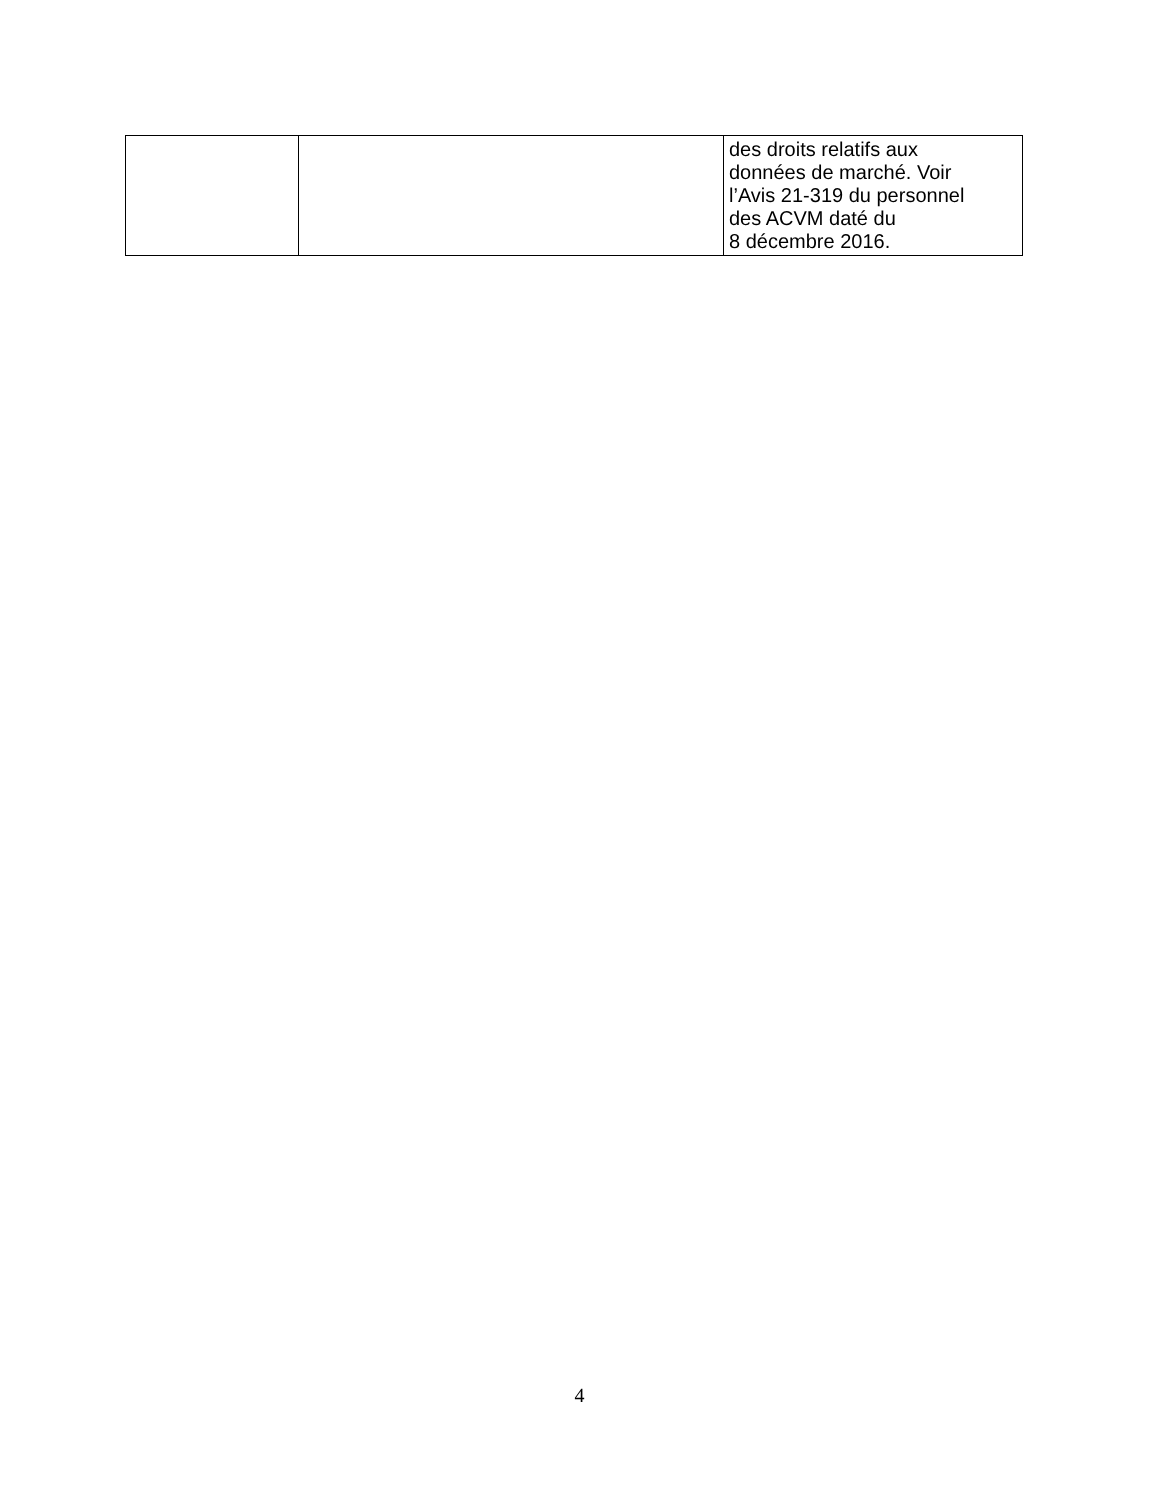| | | des droits relatifs aux données de marché. Voir l’Avis 21-319 du personnel des ACVM daté du 8 décembre 2016. |
4